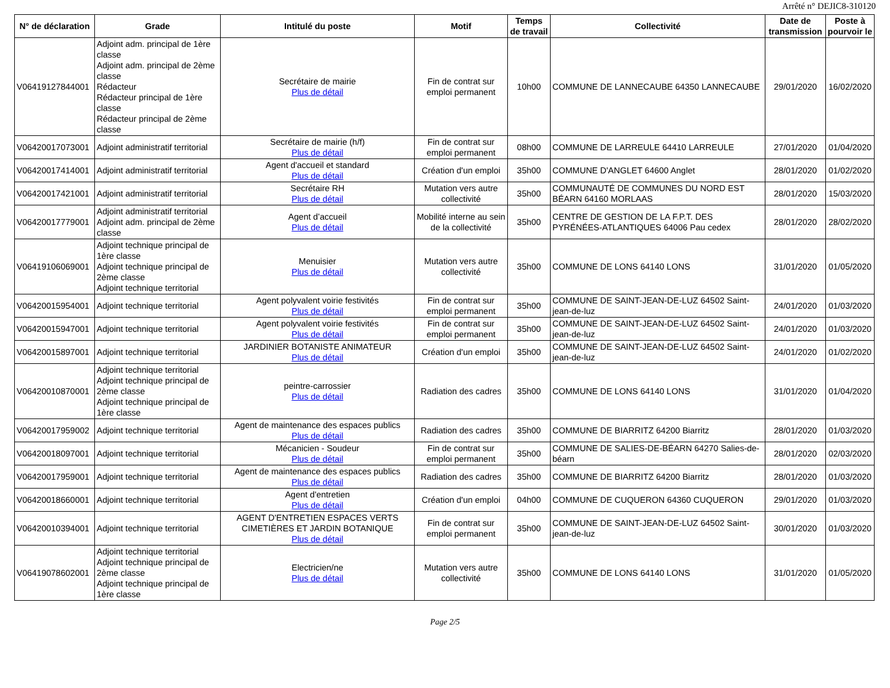Arrêté n° DEJIC8-310120
| N° de déclaration | Grade | Intitulé du poste | Motif | Temps de travail | Collectivité | Date de transmission | Poste à pourvoir le |
| --- | --- | --- | --- | --- | --- | --- | --- |
| V06419127844001 | Adjoint adm. principal de 1ère classe Adjoint adm. principal de 2ème classe Rédacteur Rédacteur principal de 1ère classe Rédacteur principal de 2ème classe | Secrétaire de mairie Plus de détail | Fin de contrat sur emploi permanent | 10h00 | COMMUNE DE LANNECAUBE 64350 LANNECAUBE | 29/01/2020 | 16/02/2020 |
| V06420017073001 | Adjoint administratif territorial | Secrétaire de mairie (h/f) Plus de détail | Fin de contrat sur emploi permanent | 08h00 | COMMUNE DE LARREULE 64410 LARREULE | 27/01/2020 | 01/04/2020 |
| V06420017414001 | Adjoint administratif territorial | Agent d'accueil et standard Plus de détail | Création d'un emploi | 35h00 | COMMUNE D'ANGLET 64600 Anglet | 28/01/2020 | 01/02/2020 |
| V06420017421001 | Adjoint administratif territorial | Secrétaire RH Plus de détail | Mutation vers autre collectivité | 35h00 | COMMUNAUTÉ DE COMMUNES DU NORD EST BÉARN 64160 MORLAAS | 28/01/2020 | 15/03/2020 |
| V06420017779001 | Adjoint administratif territorial Adjoint adm. principal de 2ème classe | Agent d’accueil Plus de détail | Mobilité interne au sein de la collectivité | 35h00 | CENTRE DE GESTION DE LA F.P.T. DES PYRÉNÉES-ATLANTIQUES 64006 Pau cedex | 28/01/2020 | 28/02/2020 |
| V06419106069001 | Adjoint technique principal de 1ère classe Adjoint technique principal de 2ème classe Adjoint technique territorial | Menuisier Plus de détail | Mutation vers autre collectivité | 35h00 | COMMUNE DE LONS 64140 LONS | 31/01/2020 | 01/05/2020 |
| V06420015954001 | Adjoint technique territorial | Agent polyvalent voirie festivités Plus de détail | Fin de contrat sur emploi permanent | 35h00 | COMMUNE DE SAINT-JEAN-DE-LUZ 64502 Saint-jean-de-luz | 24/01/2020 | 01/03/2020 |
| V06420015947001 | Adjoint technique territorial | Agent polyvalent voirie festivités Plus de détail | Fin de contrat sur emploi permanent | 35h00 | COMMUNE DE SAINT-JEAN-DE-LUZ 64502 Saint-jean-de-luz | 24/01/2020 | 01/03/2020 |
| V06420015897001 | Adjoint technique territorial | JARDINIER BOTANISTE ANIMATEUR Plus de détail | Création d'un emploi | 35h00 | COMMUNE DE SAINT-JEAN-DE-LUZ 64502 Saint-jean-de-luz | 24/01/2020 | 01/02/2020 |
| V06420010870001 | Adjoint technique territorial Adjoint technique principal de 2ème classe Adjoint technique principal de 1ère classe | peintre-carrossier Plus de détail | Radiation des cadres | 35h00 | COMMUNE DE LONS 64140 LONS | 31/01/2020 | 01/04/2020 |
| V06420017959002 | Adjoint technique territorial | Agent de maintenance des espaces publics Plus de détail | Radiation des cadres | 35h00 | COMMUNE DE BIARRITZ 64200 Biarritz | 28/01/2020 | 01/03/2020 |
| V06420018097001 | Adjoint technique territorial | Mécanicien - Soudeur Plus de détail | Fin de contrat sur emploi permanent | 35h00 | COMMUNE DE SALIES-DE-BÉARN 64270 Salies-de-béarn | 28/01/2020 | 02/03/2020 |
| V06420017959001 | Adjoint technique territorial | Agent de maintenance des espaces publics Plus de détail | Radiation des cadres | 35h00 | COMMUNE DE BIARRITZ 64200 Biarritz | 28/01/2020 | 01/03/2020 |
| V06420018660001 | Adjoint technique territorial | Agent d'entretien Plus de détail | Création d'un emploi | 04h00 | COMMUNE DE CUQUERON 64360 CUQUERON | 29/01/2020 | 01/03/2020 |
| V06420010394001 | Adjoint technique territorial | AGENT D'ENTRETIEN ESPACES VERTS CIMETIÈRES ET JARDIN BOTANIQUE Plus de détail | Fin de contrat sur emploi permanent | 35h00 | COMMUNE DE SAINT-JEAN-DE-LUZ 64502 Saint-jean-de-luz | 30/01/2020 | 01/03/2020 |
| V06419078602001 | Adjoint technique territorial Adjoint technique principal de 2ème classe Adjoint technique principal de 1ère classe | Electricien/ne Plus de détail | Mutation vers autre collectivité | 35h00 | COMMUNE DE LONS 64140 LONS | 31/01/2020 | 01/05/2020 |
Page 2/5